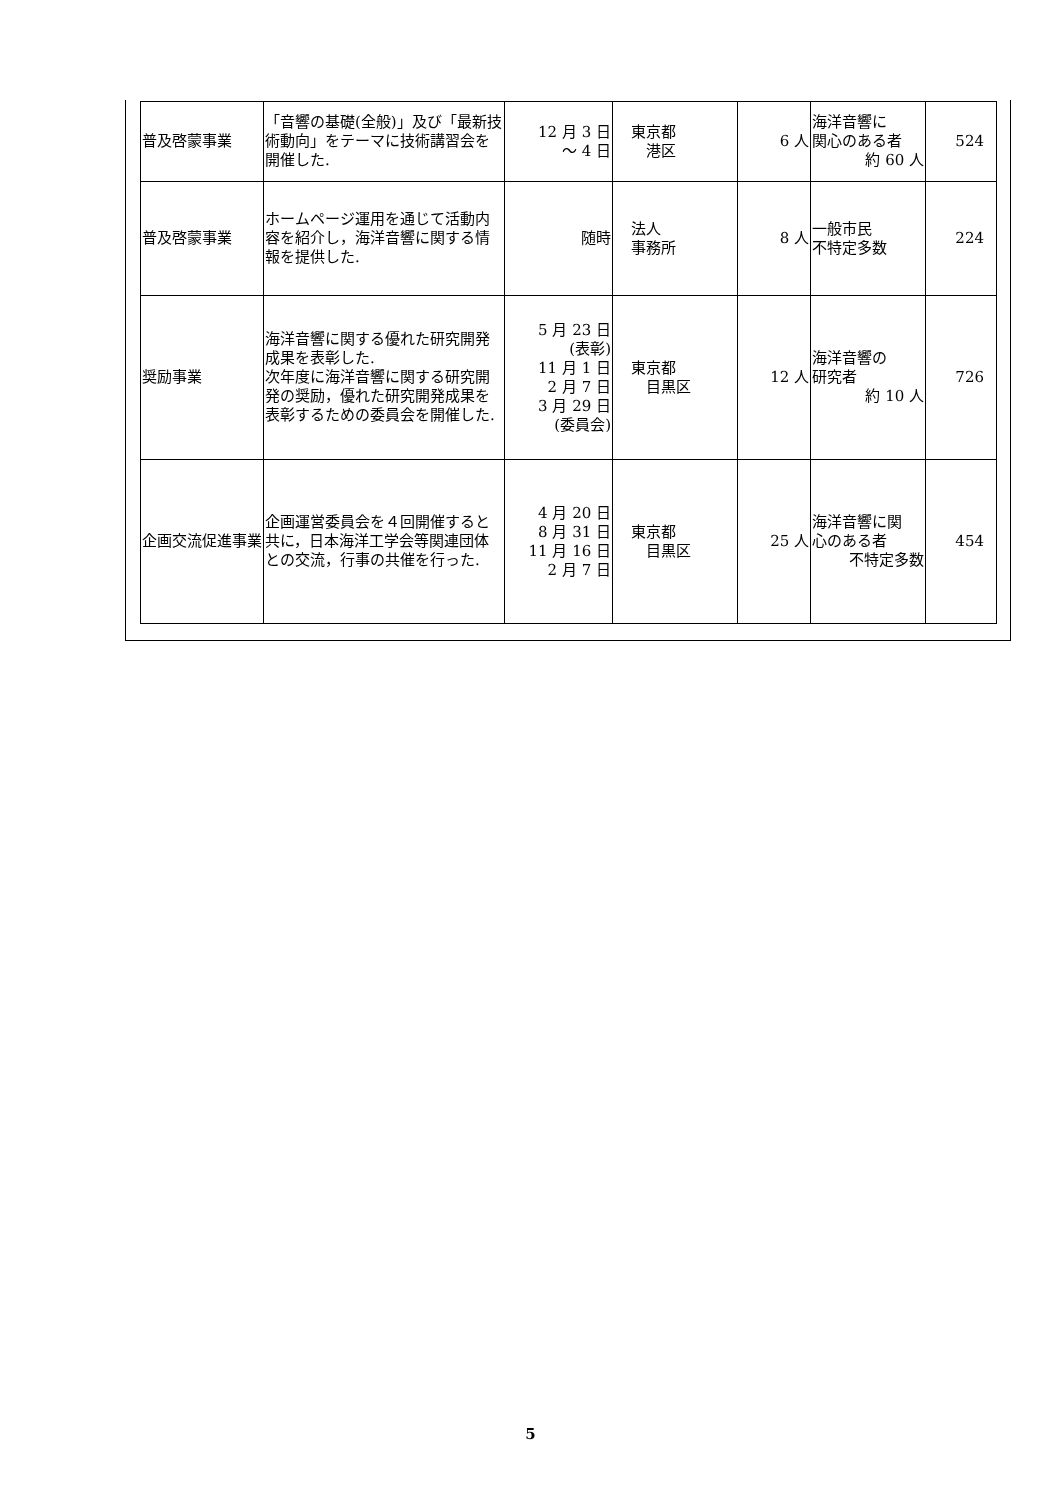| 普及啓蒙事業 | 「音響の基礎(全般)」及び「最新技術動向」をテーマに技術講習会を開催した. | 12 月 3 日 ～ 4 日 | 東京都 港区 | 6 人 | 海洋音響に 関心のある者 約 60 人 | 524 |
| 普及啓蒙事業 | ホームページ運用を通じて活動内容を紹介し，海洋音響に関する情報を提供した. | 随時 | 法人 事務所 | 8 人 | 一般市民 不特定多数 | 224 |
| 奨励事業 | 海洋音響に関する優れた研究開発成果を表彰した. 次年度に海洋音響に関する研究開発の奨励，優れた研究開発成果を表彰するための委員会を開催した. | 5 月 23 日 (表彰) 11 月 1 日 2 月 7 日 3 月 29 日 (委員会) | 東京都 目黒区 | 12 人 | 海洋音響の 研究者 約 10 人 | 726 |
| 企画交流促進事業 | 企画運営委員会を４回開催すると共に，日本海洋工学会等関連団体との交流，行事の共催を行った. | 4 月 20 日 8 月 31 日 11 月 16 日 2 月 7 日 | 東京都 目黒区 | 25 人 | 海洋音響に関 心のある者 不特定多数 | 454 |
5